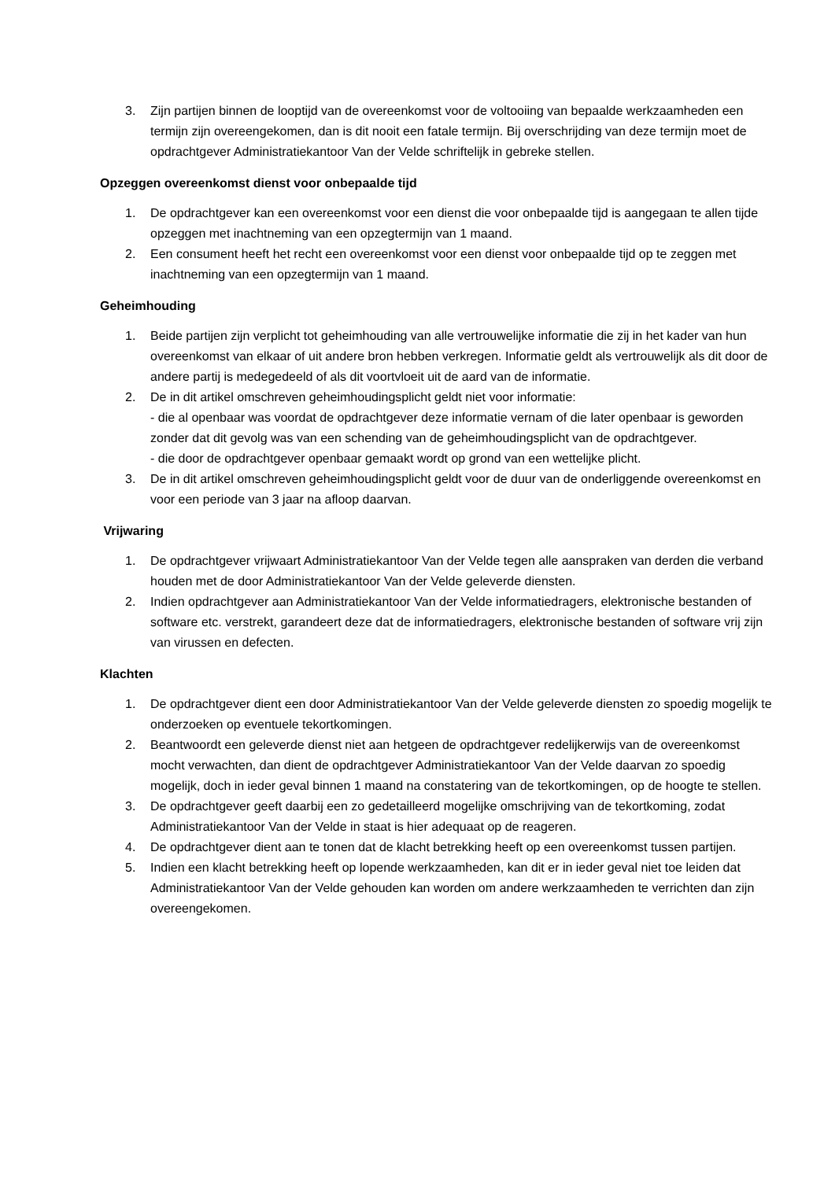3. Zijn partijen binnen de looptijd van de overeenkomst voor de voltooiing van bepaalde werkzaamheden een termijn zijn overeengekomen, dan is dit nooit een fatale termijn. Bij overschrijding van deze termijn moet de opdrachtgever Administratiekantoor Van der Velde schriftelijk in gebreke stellen.
Opzeggen overeenkomst dienst voor onbepaalde tijd
1. De opdrachtgever kan een overeenkomst voor een dienst die voor onbepaalde tijd is aangegaan te allen tijde opzeggen met inachtneming van een opzegtermijn van 1 maand.
2. Een consument heeft het recht een overeenkomst voor een dienst voor onbepaalde tijd op te zeggen met inachtneming van een opzegtermijn van 1 maand.
Geheimhouding
1. Beide partijen zijn verplicht tot geheimhouding van alle vertrouwelijke informatie die zij in het kader van hun overeenkomst van elkaar of uit andere bron hebben verkregen. Informatie geldt als vertrouwelijk als dit door de andere partij is medegedeeld of als dit voortvloeit uit de aard van de informatie.
2. De in dit artikel omschreven geheimhoudingsplicht geldt niet voor informatie:
- die al openbaar was voordat de opdrachtgever deze informatie vernam of die later openbaar is geworden zonder dat dit gevolg was van een schending van de geheimhoudingsplicht van de opdrachtgever.
- die door de opdrachtgever openbaar gemaakt wordt op grond van een wettelijke plicht.
3. De in dit artikel omschreven geheimhoudingsplicht geldt voor de duur van de onderliggende overeenkomst en voor een periode van 3 jaar na afloop daarvan.
Vrijwaring
1. De opdrachtgever vrijwaart Administratiekantoor Van der Velde tegen alle aanspraken van derden die verband houden met de door Administratiekantoor Van der Velde geleverde diensten.
2. Indien opdrachtgever aan Administratiekantoor Van der Velde informatiedragers, elektronische bestanden of software etc. verstrekt, garandeert deze dat de informatiedragers, elektronische bestanden of software vrij zijn van virussen en defecten.
Klachten
1. De opdrachtgever dient een door Administratiekantoor Van der Velde geleverde diensten zo spoedig mogelijk te onderzoeken op eventuele tekortkomingen.
2. Beantwoordt een geleverde dienst niet aan hetgeen de opdrachtgever redelijkerwijs van de overeenkomst mocht verwachten, dan dient de opdrachtgever Administratiekantoor Van der Velde daarvan zo spoedig mogelijk, doch in ieder geval binnen 1 maand na constatering van de tekortkomingen, op de hoogte te stellen.
3. De opdrachtgever geeft daarbij een zo gedetailleerd mogelijke omschrijving van de tekortkoming, zodat Administratiekantoor Van der Velde in staat is hier adequaat op de reageren.
4. De opdrachtgever dient aan te tonen dat de klacht betrekking heeft op een overeenkomst tussen partijen.
5. Indien een klacht betrekking heeft op lopende werkzaamheden, kan dit er in ieder geval niet toe leiden dat Administratiekantoor Van der Velde gehouden kan worden om andere werkzaamheden te verrichten dan zijn overeengekomen.